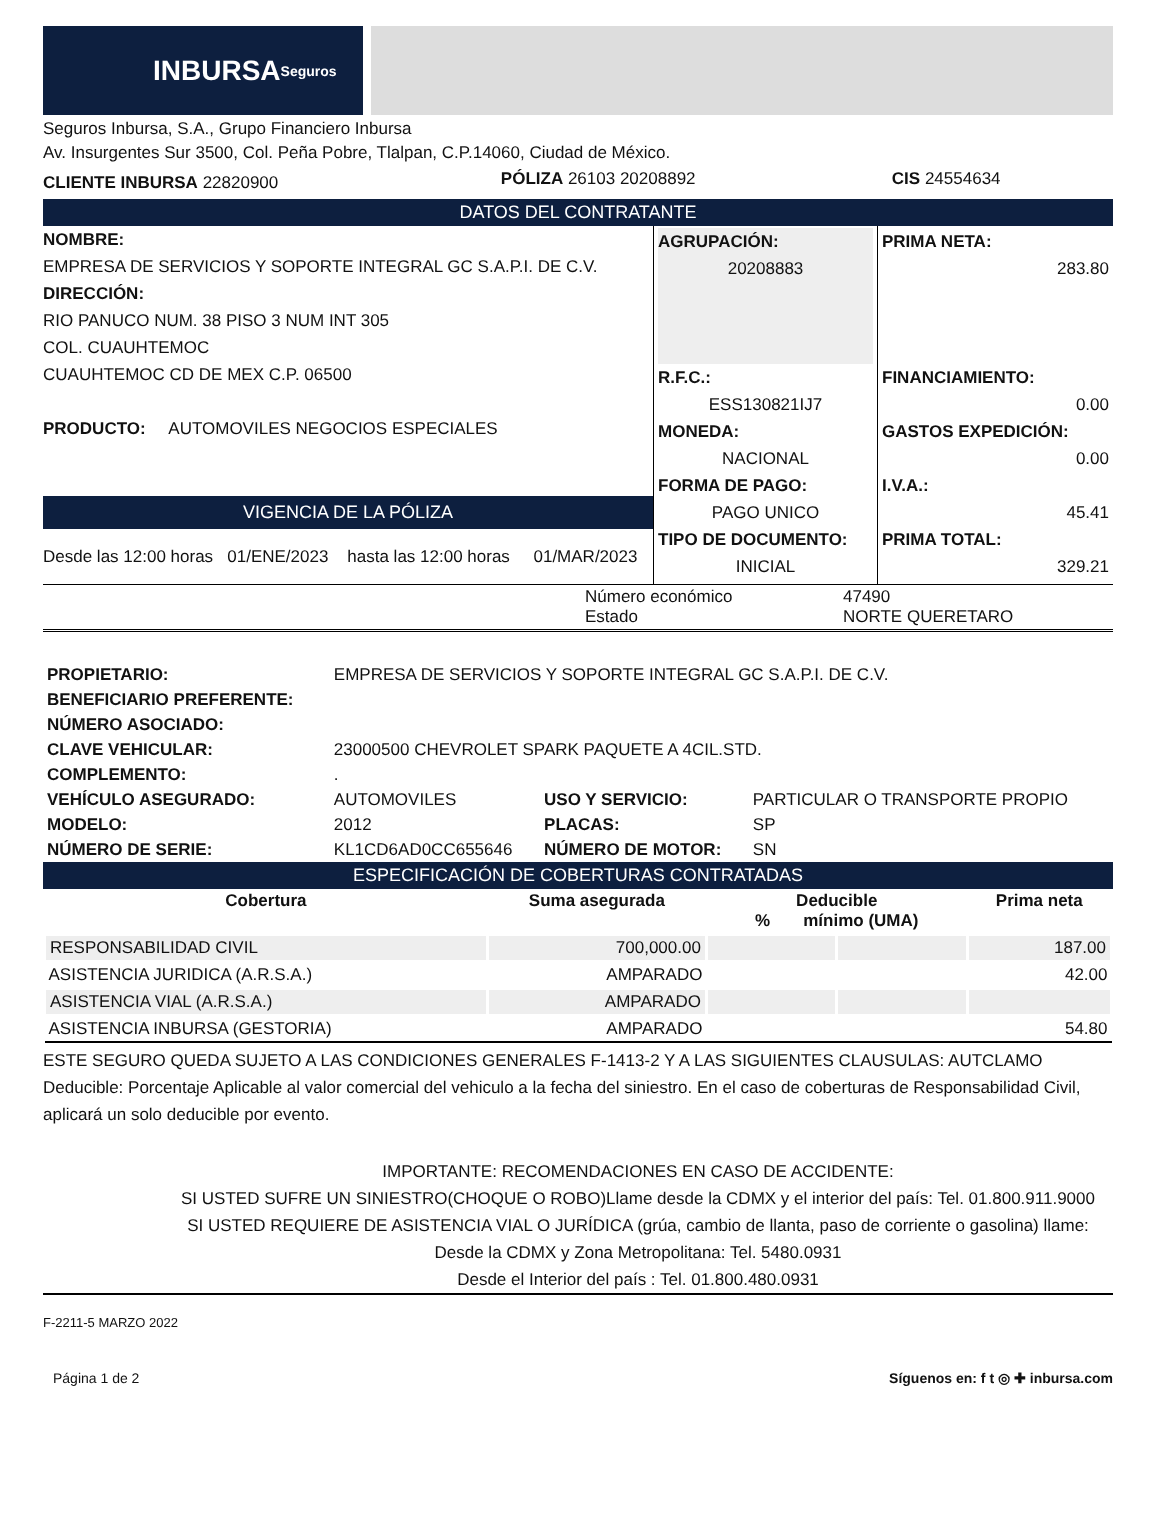INBURSA
Seguros
Seguros Inbursa, S.A., Grupo Financiero Inbursa
Av. Insurgentes Sur 3500, Col. Peña Pobre, Tlalpan, C.P.14060, Ciudad de México.
| CLIENTE INBURSA 22820900 | PÓLIZA 26103 20208892 | CIS 24554634 |
DATOS DEL CONTRATANTE
| NOMBRE: EMPRESA DE SERVICIOS Y SOPORTE INTEGRAL GC S.A.P.I. DE C.V. DIRECCIÓN: RIO PANUCO NUM. 38 PISO 3 NUM INT 305 COL. CUAUHTEMOC CUAUHTEMOC CD DE MEX C.P. 06500 PRODUCTO: AUTOMOVILES NEGOCIOS ESPECIALES VIGENCIA DE LA PÓLIZA Desde las 12:00 horas 01/ENE/2023 hasta las 12:00 horas 01/MAR/2023 | AGRUPACIÓN: 20208883 R.F.C.: ESS130821IJ7 MONEDA: NACIONAL FORMA DE PAGO: PAGO UNICO TIPO DE DOCUMENTO: INICIAL | PRIMA NETA: 283.80 FINANCIAMIENTO: 0.00 GASTOS EXPEDICIÓN: 0.00 I.V.A.: 45.41 PRIMA TOTAL: 329.21 |
| | Número económico Estado | 47490 NORTE QUERETARO |
| PROPIETARIO: | EMPRESA DE SERVICIOS Y SOPORTE INTEGRAL GC S.A.P.I. DE C.V. | | |
| BENEFICIARIO PREFERENTE: | | | |
| NÚMERO ASOCIADO: | | | |
| CLAVE VEHICULAR: | 23000500 CHEVROLET SPARK PAQUETE A 4CIL.STD. | | |
| COMPLEMENTO: | . | | |
| VEHÍCULO ASEGURADO: | AUTOMOVILES | USO Y SERVICIO: | PARTICULAR O TRANSPORTE PROPIO |
| MODELO: | 2012 | PLACAS: | SP |
| NÚMERO DE SERIE: | KL1CD6AD0CC655646 | NÚMERO DE MOTOR: | SN |
ESPECIFICACIÓN DE COBERTURAS CONTRATADAS
| Cobertura | Suma asegurada | Deducible % mínimo (UMA) | | Prima neta |
| --- | --- | --- | --- | --- |
| RESPONSABILIDAD CIVIL | 700,000.00 | | | 187.00 |
| ASISTENCIA JURIDICA (A.R.S.A.) | AMPARADO | | | 42.00 |
| ASISTENCIA VIAL (A.R.S.A.) | AMPARADO | | | |
| ASISTENCIA INBURSA (GESTORIA) | AMPARADO | | | 54.80 |
ESTE SEGURO QUEDA SUJETO A LAS CONDICIONES GENERALES F-1413-2 Y A LAS SIGUIENTES CLAUSULAS: AUTCLAMO
Deducible: Porcentaje Aplicable al valor comercial del vehiculo a la fecha del siniestro. En el caso de coberturas de Responsabilidad Civil, aplicará un solo deducible por evento.
IMPORTANTE: RECOMENDACIONES EN CASO DE ACCIDENTE:
SI USTED SUFRE UN SINIESTRO(CHOQUE O ROBO)Llame desde la CDMX y el interior del país: Tel. 01.800.911.9000
SI USTED REQUIERE DE ASISTENCIA VIAL O JURÍDICA (grúa, cambio de llanta, paso de corriente o gasolina) llame:
Desde la CDMX y Zona Metropolitana: Tel. 5480.0931
Desde el Interior del país : Tel. 01.800.480.0931
F-2211-5 MARZO 2022
Página 1 de 2 Síguenos en: f t ◎ ✚ inbursa.com